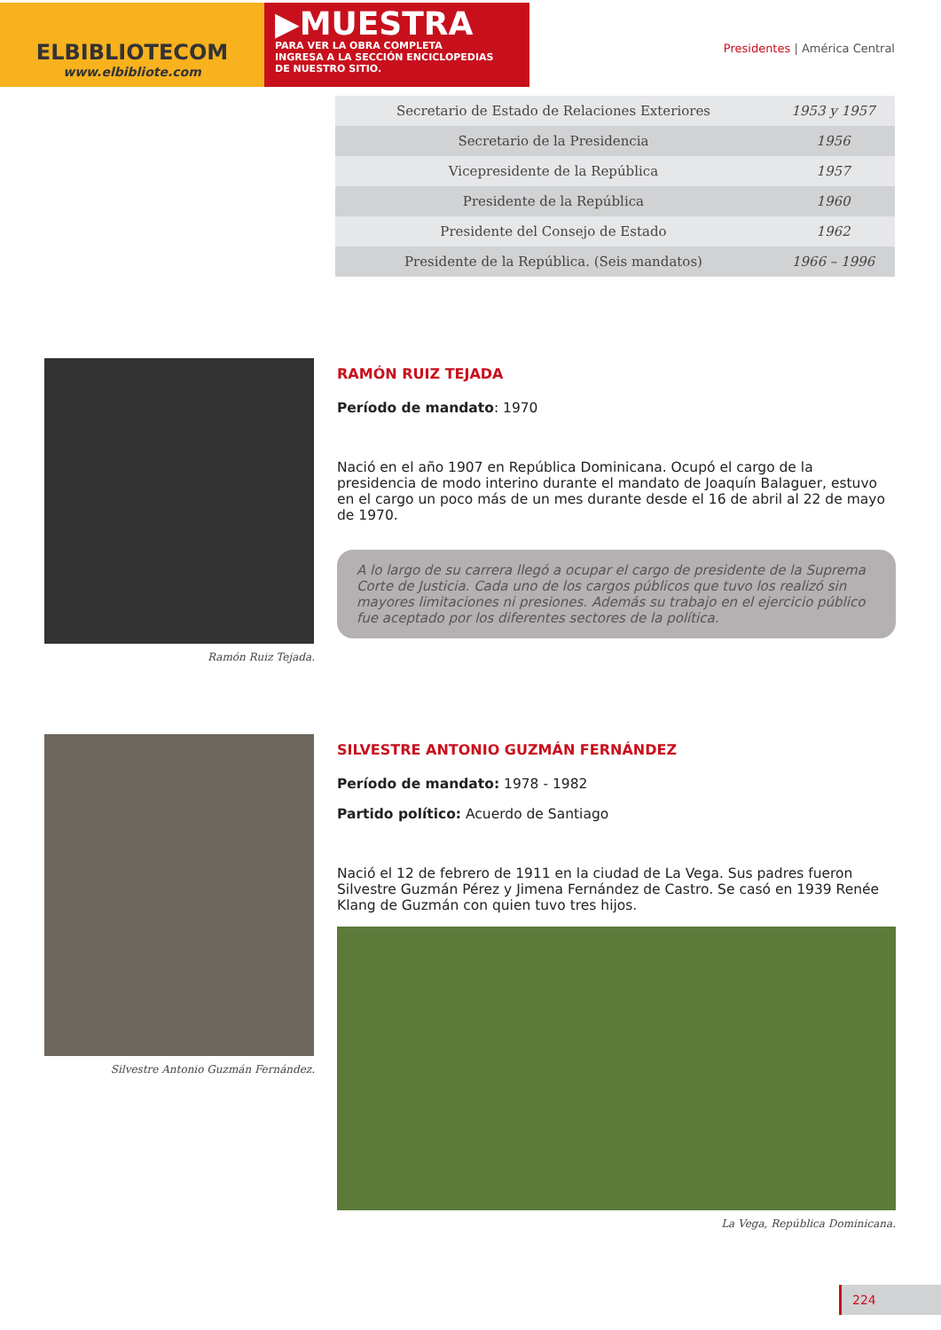ELBIBLIOTECOM
www.elbibliote.com
▶MUESTRA
PARA VER LA OBRA COMPLETA
INGRESA A LA SECCIÓN ENCICLOPEDIAS
DE NUESTRO SITIO.
Presidentes | América Central
| Secretario de Estado de Relaciones Exteriores | 1953 y 1957 |
| Secretario de la Presidencia | 1956 |
| Vicepresidente de la República | 1957 |
| Presidente de la República | 1960 |
| Presidente del Consejo de Estado | 1962 |
| Presidente de la República. (Seis mandatos) | 1966 – 1996 |
Ramón Ruiz Tejada.
RAMÓN RUIZ TEJADA
Período de mandato: 1970
Nació en el año 1907 en República Dominicana. Ocupó el cargo de la presidencia de modo interino durante el mandato de Joaquín Balaguer, estuvo en el cargo un poco más de un mes durante desde el 16 de abril al 22 de mayo de 1970.
A lo largo de su carrera llegó a ocupar el cargo de presidente de la Suprema Corte de Justicia. Cada uno de los cargos públicos que tuvo los realizó sin mayores limitaciones ni presiones. Además su trabajo en el ejercicio público fue aceptado por los diferentes sectores de la política.
Silvestre Antonio Guzmán Fernández.
SILVESTRE ANTONIO GUZMÁN FERNÁNDEZ
Período de mandato: 1978 - 1982
Partido político: Acuerdo de Santiago
Nació el 12 de febrero de 1911 en la ciudad de La Vega. Sus padres fueron Silvestre Guzmán Pérez y Jimena Fernández de Castro. Se casó en 1939 Renée Klang de Guzmán con quien tuvo tres hijos.
La Vega, República Dominicana.
224